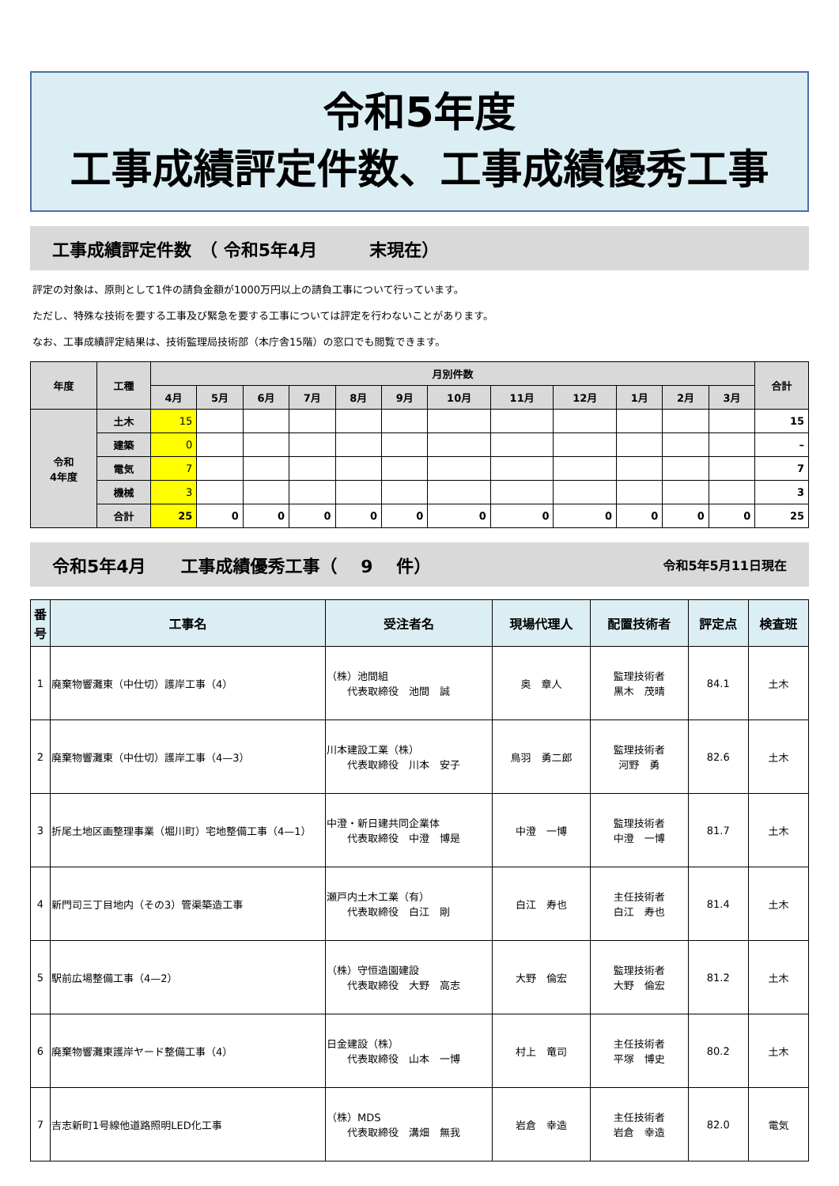令和5年度
工事成績評定件数、工事成績優秀工事
工事成績評定件数　（ 令和5年4月　　　末現在）
評定の対象は、原則として1件の請負金額が1000万円以上の請負工事について行っています。
ただし、特殊な技術を要する工事及び緊急を要する工事については評定を行わないことがあります。
なお、工事成績評定結果は、技術監理局技術部（本庁舎15階）の窓口でも閲覧できます。
| 年度 | 工種 | 月別件数 | | | | | | | | | | | | 合計 |
| --- | --- | --- | --- | --- | --- | --- | --- | --- | --- | --- | --- | --- | --- | --- |
| | | 4月 | 5月 | 6月 | 7月 | 8月 | 9月 | 10月 | 11月 | 12月 | 1月 | 2月 | 3月 | |
| 令和 4年度 | 土木 | 15 | | | | | | | | | | | | 15 |
| | 建築 | 0 | | | | | | | | | | | | – |
| | 電気 | 7 | | | | | | | | | | | | 7 |
| | 機械 | 3 | | | | | | | | | | | | 3 |
| | 合計 | 25 | 0 | 0 | 0 | 0 | 0 | 0 | 0 | 0 | 0 | 0 | 0 | 25 |
令和5年4月　　工事成績優秀工事（　 9　 件） 令和5年5月11日現在
| 番号 | 工事名 | 受注者名 | 現場代理人 | 配置技術者 | 評定点 | 検査班 |
| --- | --- | --- | --- | --- | --- | --- |
| 1 | 廃棄物響灘東（中仕切）護岸工事（4） | （株）池間組 代表取締役 池間 誠 | 奥 章人 | 監理技術者 黒木 茂晴 | 84.1 | 土木 |
| 2 | 廃棄物響灘東（中仕切）護岸工事（4—3） | 川本建設工業（株） 代表取締役 川本 安子 | 鳥羽 勇二郎 | 監理技術者 河野 勇 | 82.6 | 土木 |
| 3 | 折尾土地区画整理事業（堀川町）宅地整備工事（4—1） | 中澄・新日建共同企業体 代表取締役 中澄 博是 | 中澄 一博 | 監理技術者 中澄 一博 | 81.7 | 土木 |
| 4 | 新門司三丁目地内（その3）管渠築造工事 | 瀬戸内土木工業（有） 代表取締役 白江 剛 | 白江 寿也 | 主任技術者 白江 寿也 | 81.4 | 土木 |
| 5 | 駅前広場整備工事（4—2） | （株）守恒造園建設 代表取締役 大野 高志 | 大野 倫宏 | 監理技術者 大野 倫宏 | 81.2 | 土木 |
| 6 | 廃棄物響灘東護岸ヤード整備工事（4） | 日金建設（株） 代表取締役 山本 一博 | 村上 竜司 | 主任技術者 平塚 博史 | 80.2 | 土木 |
| 7 | 吉志新町1号線他道路照明LED化工事 | （株）MDS 代表取締役 溝畑 無我 | 岩倉 幸造 | 主任技術者 岩倉 幸造 | 82.0 | 電気 |